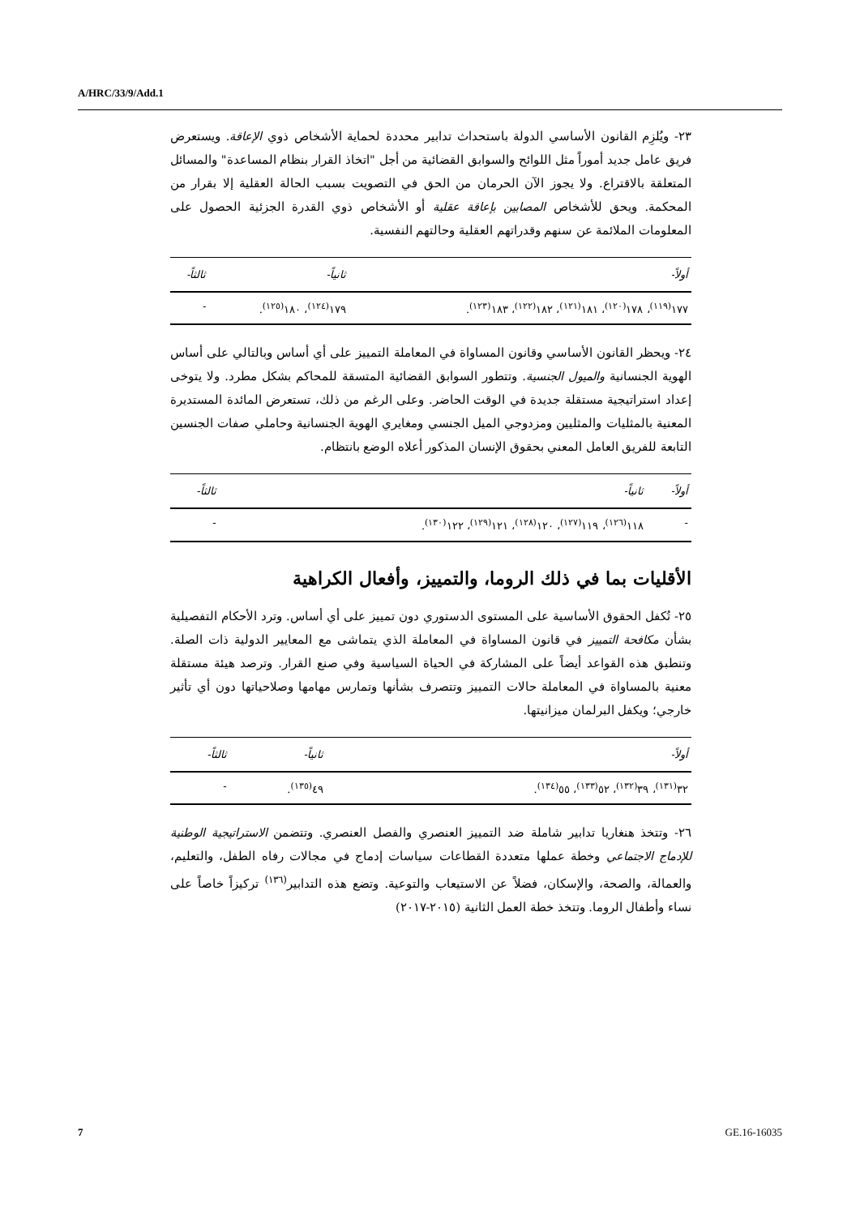A/HRC/33/9/Add.1
٢٣- ويُلزِم القانون الأساسي الدولة باستحداث تدابير محددة لحماية الأشخاص ذوي الإعاقة. ويستعرض فريق عامل جديد أموراً مثل اللوائح والسوابق القضائية من أجل "اتخاذ القرار بنظام المساعدة" والمسائل المتعلقة بالاقتراع. ولا يجوز الآن الحرمان من الحق في التصويت بسبب الحالة العقلية إلا بقرار من المحكمة. ويحق للأشخاص المصابين بإعاقة عقلية أو الأشخاص ذوي القدرة الجزئية الحصول على المعلومات الملائمة عن سنهم وقدراتهم العقلية وحالتهم النفسية.
| أولاً- | ثانياً- | ثالثاً- |
| --- | --- | --- |
| ١٧٧<sup>(١١٩)</sup>، ١٧٨<sup>(١٢٠)</sup>، ١٨١<sup>(١٢١)</sup>، ١٨٢<sup>(١٢٢)</sup>، ١٨٣<sup>(١٢٣)</sup>. | ١٧٩<sup>(١٢٤)</sup>، ١٨٠<sup>(١٢٥)</sup>. | - |
٢٤- ويحظر القانون الأساسي وقانون المساواة في المعاملة التمييز على أي أساس وبالتالي على أساس الهوية الجنسانية والميول الجنسية. وتتطور السوابق القضائية المتسقة للمحاكم بشكل مطرد. ولا يتوخى إعداد استراتيجية مستقلة جديدة في الوقت الحاضر. وعلى الرغم من ذلك، تستعرض المائدة المستديرة المعنية بالمثليات والمثليين ومزدوجي الميل الجنسي ومغايري الهوية الجنسانية وحاملي صفات الجنسين التابعة للفريق العامل المعني بحقوق الإنسان المذكور أعلاه الوضع بانتظام.
| أولاً- | ثانياً- | ثالثاً- |
| --- | --- | --- |
| - | ١١٨<sup>(١٢٦)</sup>، ١١٩<sup>(١٢٧)</sup>، ١٢٠<sup>(١٢٨)</sup>، ١٢١<sup>(١٢٩)</sup>، ١٢٢<sup>(١٣٠)</sup>. | - |
الأقليات بما في ذلك الروما، والتمييز، وأفعال الكراهية
٢٥- تُكفل الحقوق الأساسية على المستوى الدستوري دون تمييز على أي أساس. وترد الأحكام التفصيلية بشأن مكافحة التمييز في قانون المساواة في المعاملة الذي يتماشى مع المعايير الدولية ذات الصلة. وتنطبق هذه القواعد أيضاً على المشاركة في الحياة السياسية وفي صنع القرار. وترصد هيئة مستقلة معنية بالمساواة في المعاملة حالات التمييز وتتصرف بشأنها وتمارس مهامها وصلاحياتها دون أي تأثير خارجي؛ ويكفل البرلمان ميزانيتها.
| أولاً- | ثانياً- | ثالثاً- |
| --- | --- | --- |
| ٣٢<sup>(١٣١)</sup>، ٣٩<sup>(١٣٢)</sup>، ٥٢<sup>(١٣٣)</sup>، ٥٥<sup>(١٣٤)</sup>. | ٤٩<sup>(١٣٥)</sup>. | - |
٢٦- وتتخذ هنغاريا تدابير شاملة ضد التمييز العنصري والفصل العنصري. وتتضمن الاستراتيجية الوطنية للإدماج الاجتماعي وخطة عملها متعددة القطاعات سياسات إدماج في مجالات رفاه الطفل، والتعليم، والعمالة، والصحة، والإسكان، فضلاً عن الاستيعاب والتوعية. وتضع هذه التدابير<sup>(١٣٦)</sup> تركيزاً خاصاً على نساء وأطفال الروما. وتتخذ خطة العمل الثانية (٢٠١٥-٢٠١٧)
7 GE.16-16035